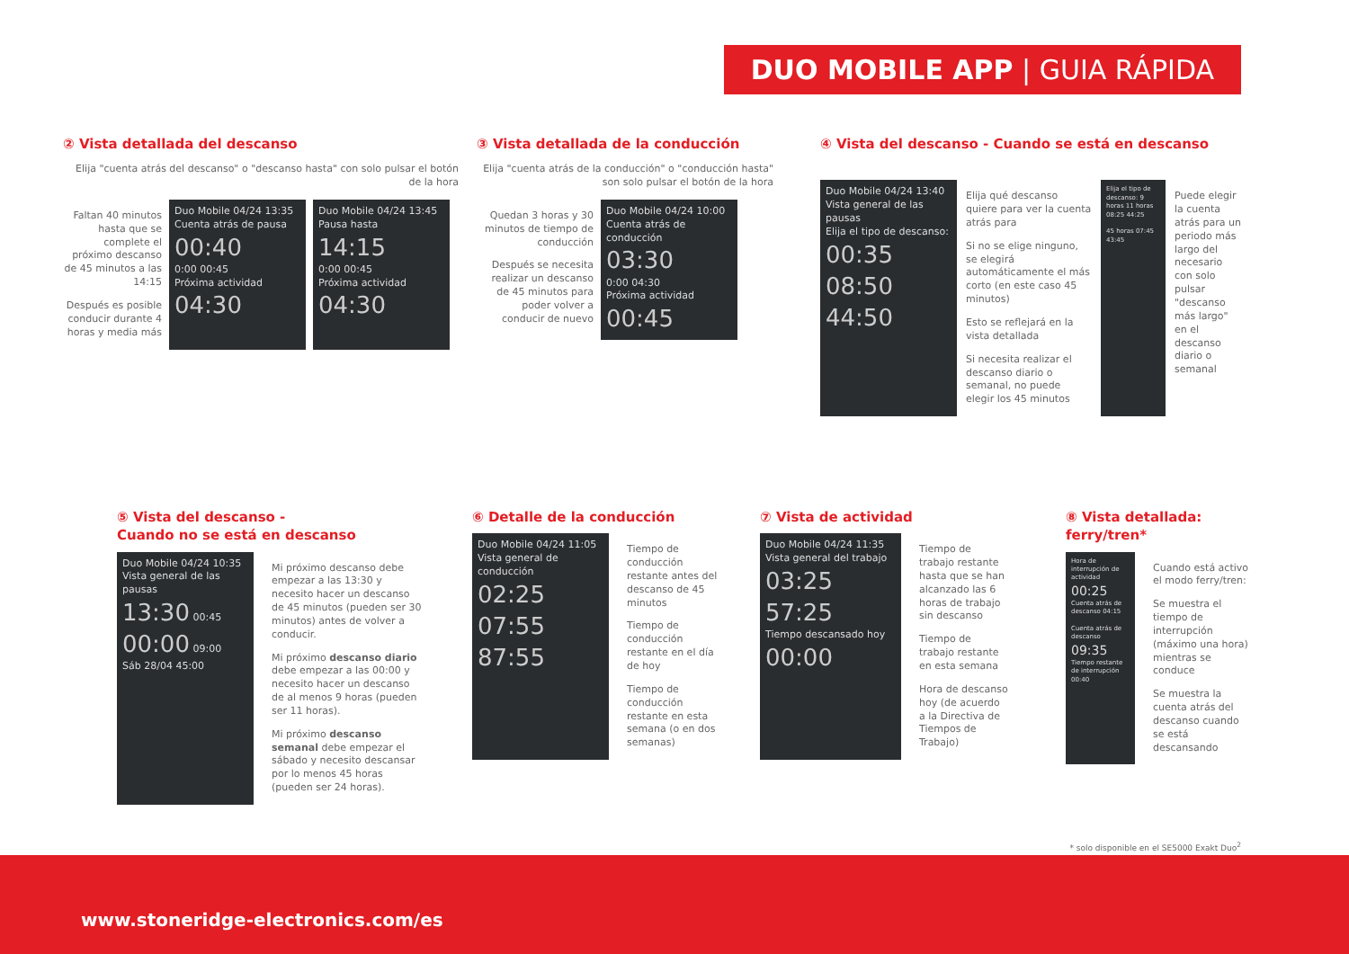DUO MOBILE APP | GUIA RÁPIDA
② Vista detallada del descanso
Elija "cuenta atrás del descanso" o "descanso hasta" con solo pulsar el botón de la hora
Faltan 40 minutos hasta que se complete el próximo descanso de 45 minutos a las 14:15
Después es posible conducir durante 4 horas y media más
Duo Mobile 04/24 13:35
Cuenta atrás de pausa
00:40
0:00 00:45
Próxima actividad
04:30
Duo Mobile 04/24 13:45
Pausa hasta
14:15
0:00 00:45
Próxima actividad
04:30
③ Vista detallada de la conducción
Elija "cuenta atrás de la conducción" o "conducción hasta" son solo pulsar el botón de la hora
Quedan 3 horas y 30 minutos de tiempo de conducción
Después se necesita realizar un descanso de 45 minutos para poder volver a conducir de nuevo
Duo Mobile 04/24 10:00
Cuenta atrás de conducción
03:30
0:00 04:30
Próxima actividad
00:45
④ Vista del descanso - Cuando se está en descanso
Duo Mobile 04/24 13:40
Vista general de las pausas
Elija el tipo de descanso:
00:35
08:50
44:50
Elija qué descanso quiere para ver la cuenta atrás para
Si no se elige ninguno, se elegirá automáticamente el más corto (en este caso 45 minutos)
Esto se reflejará en la vista detallada
Si necesita realizar el descanso diario o semanal, no puede elegir los 45 minutos
Elija el tipo de descanso: 9 horas 11 horas 08:25 44:25
45 horas 07:45 43:45
Puede elegir la cuenta atrás para un periodo más largo del necesario con solo pulsar "descanso más largo" en el descanso diario o semanal
⑤ Vista del descanso -
Cuando no se está en descanso
Duo Mobile 04/24 10:35
Vista general de las pausas
13:30 00:45
00:00 09:00
Sáb 28/04 45:00
Mi próximo descanso debe empezar a las 13:30 y necesito hacer un descanso de 45 minutos (pueden ser 30 minutos) antes de volver a conducir.
Mi próximo descanso diario debe empezar a las 00:00 y necesito hacer un descanso de al menos 9 horas (pueden ser 11 horas).
Mi próximo descanso semanal debe empezar el sábado y necesito descansar por lo menos 45 horas (pueden ser 24 horas).
⑥ Detalle de la conducción
Duo Mobile 04/24 11:05
Vista general de conducción
02:25
07:55
87:55
Tiempo de conducción restante antes del descanso de 45 minutos
Tiempo de conducción restante en el día de hoy
Tiempo de conducción restante en esta semana (o en dos semanas)
⑦ Vista de actividad
Duo Mobile 04/24 11:35
Vista general del trabajo
03:25
57:25
Tiempo descansado hoy 00:00
Tiempo de trabajo restante hasta que se han alcanzado las 6 horas de trabajo sin descanso
Tiempo de trabajo restante en esta semana
Hora de descanso hoy (de acuerdo a la Directiva de Tiempos de Trabajo)
⑧ Vista detallada: ferry/tren*
Hora de interrupción de actividad
00:25
Cuenta atrás de descanso 04:15
Cuenta atrás de descanso
09:35
Tiempo restante de interrupción 00:40
Cuando está activo el modo ferry/tren:
Se muestra el tiempo de interrupción (máximo una hora) mientras se conduce
Se muestra la cuenta atrás del descanso cuando se está descansando
* solo disponible en el SE5000 Exakt Duo<sup>2</sup>
www.stoneridge-electronics.com/es